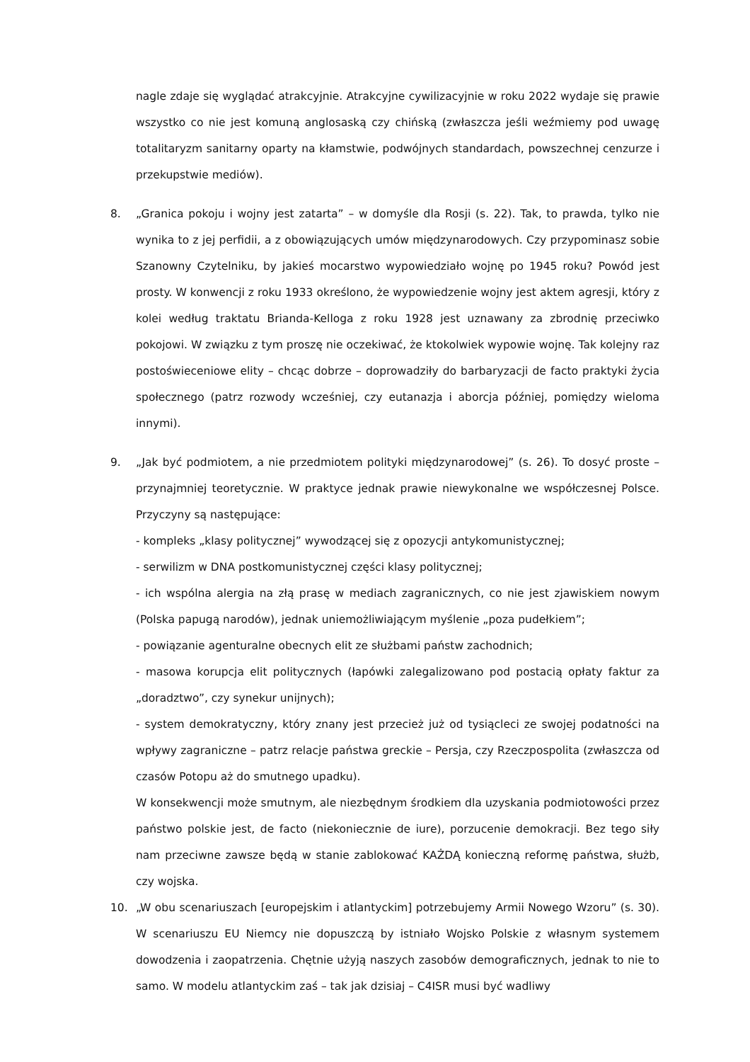nagle zdaje się wyglądać atrakcyjnie. Atrakcyjne cywilizacyjnie w roku 2022 wydaje się prawie wszystko co nie jest komuną anglosaską czy chińską (zwłaszcza jeśli weźmiemy pod uwagę totalitaryzm sanitarny oparty na kłamstwie, podwójnych standardach, powszechnej cenzurze i przekupstwie mediów).
8. „Granica pokoju i wojny jest zatarta” – w domyśle dla Rosji (s. 22). Tak, to prawda, tylko nie wynika to z jej perfidii, a z obowiązujących umów międzynarodowych. Czy przypominasz sobie Szanowny Czytelniku, by jakieś mocarstwo wypowiedziało wojnę po 1945 roku? Powód jest prosty. W konwencji z roku 1933 określono, że wypowiedzenie wojny jest aktem agresji, który z kolei według traktatu Brianda-Kelloga z roku 1928 jest uznawany za zbrodnię przeciwko pokojowi. W związku z tym proszę nie oczekiwać, że ktokolwiek wypowie wojnę. Tak kolejny raz postoświeceniowe elity – chcąc dobrze – doprowadziły do barbaryzacji de facto praktyki życia społecznego (patrz rozwody wcześniej, czy eutanazja i aborcja później, pomiędzy wieloma innymi).
9. „Jak być podmiotem, a nie przedmiotem polityki międzynarodowej” (s. 26). To dosyć proste – przynajmniej teoretycznie. W praktyce jednak prawie niewykonalne we współczesnej Polsce. Przyczyny są następujące:
- kompleks „klasy politycznej” wywodzącej się z opozycji antykomunistycznej;
- serwilizm w DNA postkomunistycznej części klasy politycznej;
- ich wspólna alergia na złą prasę w mediach zagranicznych, co nie jest zjawiskiem nowym (Polska papugą narodów), jednak uniemożliwiającym myślenie „poza pudełkiem”;
- powiązanie agenturalne obecnych elit ze służbami państw zachodnich;
- masowa korupcja elit politycznych (łapówki zalegalizowano pod postacią opłaty faktur za „doradztwo”, czy synekur unijnych);
- system demokratyczny, który znany jest przecież już od tysiącleci ze swojej podatności na wpływy zagraniczne – patrz relacje państwa greckie – Persja, czy Rzeczpospolita (zwłaszcza od czasów Potopu aż do smutnego upadku).
W konsekwencji może smutnym, ale niezbędnym środkiem dla uzyskania podmiotowości przez państwo polskie jest, de facto (niekoniecznie de iure), porzucenie demokracji. Bez tego siły nam przeciwne zawsze będą w stanie zablokować KAŻDĄ konieczną reformę państwa, służb, czy wojska.
10. „W obu scenariuszach [europejskim i atlantyckim] potrzebujemy Armii Nowego Wzoru” (s. 30). W scenariuszu EU Niemcy nie dopuszczą by istniało Wojsko Polskie z własnym systemem dowodzenia i zaopatrzenia. Chętnie użyją naszych zasobów demograficznych, jednak to nie to samo. W modelu atlantyckim zaś – tak jak dzisiaj – C4ISR musi być wadliwy